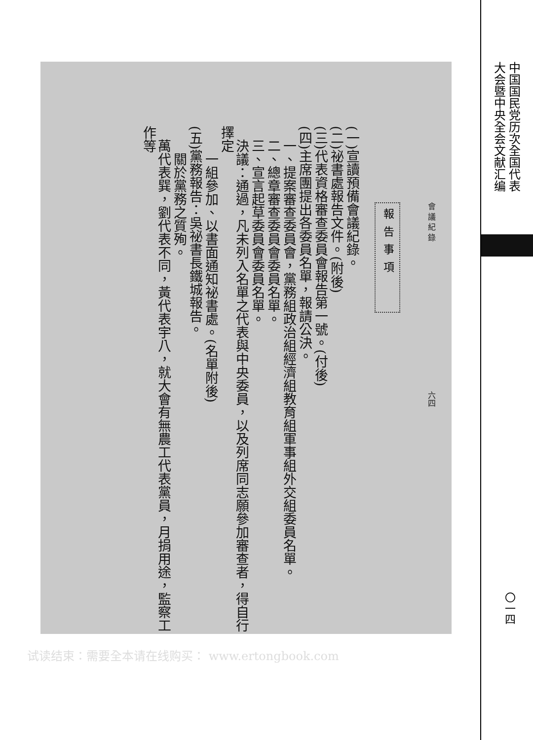會 議 紀 錄　　　　　　　　　　　　　　　　　　　六四
報告事項
(一)宣讀預備會議紀錄。
(二)祕書處報告文件。(附後)
(三)代表資格審查委員會報告第一號。(付後)
(四)主席團提出各委員名單，報請公決。
　一、提案審查委員會，黨務組政治組經濟組教育組軍事組外交組委員名單。
　二、總章審查委員會委員名單。
　三、宣言起草委員會委員名單。
　決議：通過，凡未列入名單之代表與中央委員，以及列席同志願參加審查者，得自行擇定
　　一組參加、以書面通知祕書處。(名單附後)
(五)黨務報告：吳祕書長鐵城報告。
　　關於黨務之質殉。
　萬代表巽，劉代表不同，黃代表宇八，就大會有無農工代表黨員，月捐用途，監察工作等
中国国民党历次全国代表
大会暨中央全会文献汇编
〇一四
试读结束：需要全本请在线购买： www.ertongbook.com